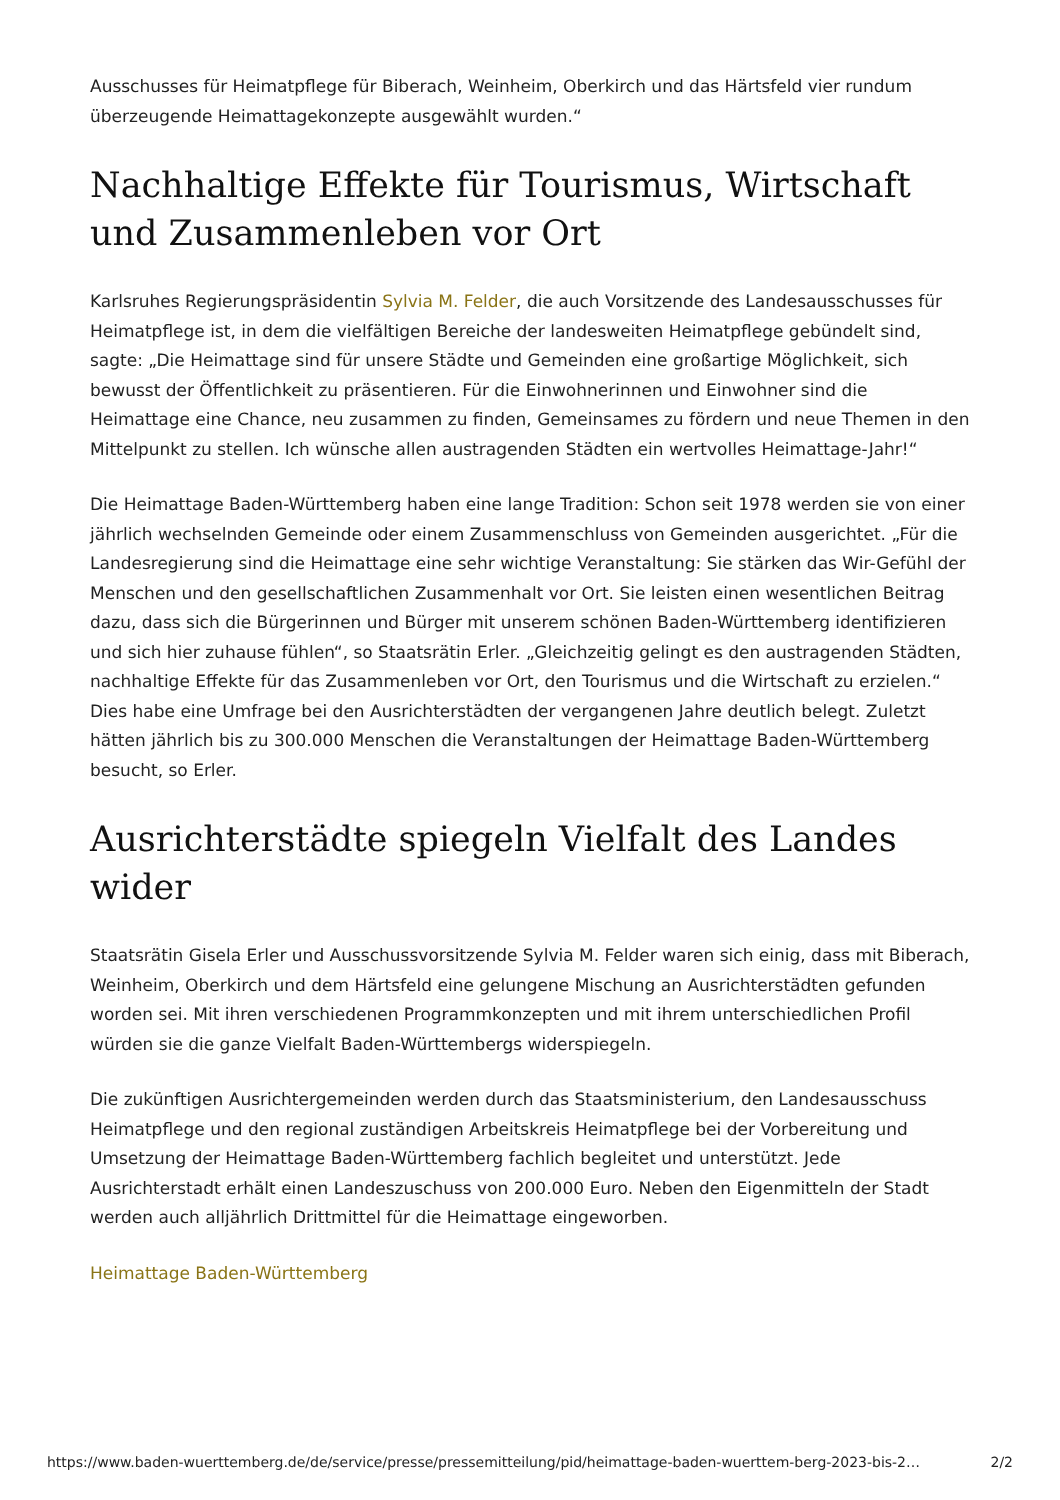Ausschusses für Heimatpflege für Biberach, Weinheim, Oberkirch und das Härtsfeld vier rundum überzeugende Heimattagekonzepte ausgewählt wurden.“
Nachhaltige Effekte für Tourismus, Wirtschaft und Zusammenleben vor Ort
Karlsruhes Regierungspräsidentin Sylvia M. Felder, die auch Vorsitzende des Landesausschusses für Heimatpflege ist, in dem die vielfältigen Bereiche der landesweiten Heimatpflege gebündelt sind, sagte: „Die Heimattage sind für unsere Städte und Gemeinden eine großartige Möglichkeit, sich bewusst der Öffentlichkeit zu präsentieren. Für die Einwohnerinnen und Einwohner sind die Heimattage eine Chance, neu zusammen zu finden, Gemeinsames zu fördern und neue Themen in den Mittelpunkt zu stellen. Ich wünsche allen austragenden Städten ein wertvolles Heimattage-Jahr!“
Die Heimattage Baden-Württemberg haben eine lange Tradition: Schon seit 1978 werden sie von einer jährlich wechselnden Gemeinde oder einem Zusammenschluss von Gemeinden ausgerichtet. „Für die Landesregierung sind die Heimattage eine sehr wichtige Veranstaltung: Sie stärken das Wir-Gefühl der Menschen und den gesellschaftlichen Zusammenhalt vor Ort. Sie leisten einen wesentlichen Beitrag dazu, dass sich die Bürgerinnen und Bürger mit unserem schönen Baden-Württemberg identifizieren und sich hier zuhause fühlen“, so Staatsrätin Erler. „Gleichzeitig gelingt es den austragenden Städten, nachhaltige Effekte für das Zusammenleben vor Ort, den Tourismus und die Wirtschaft zu erzielen.“ Dies habe eine Umfrage bei den Ausrichterstädten der vergangenen Jahre deutlich belegt. Zuletzt hätten jährlich bis zu 300.000 Menschen die Veranstaltungen der Heimattage Baden-Württemberg besucht, so Erler.
Ausrichterstädte spiegeln Vielfalt des Landes wider
Staatsrätin Gisela Erler und Ausschussvorsitzende Sylvia M. Felder waren sich einig, dass mit Biberach, Weinheim, Oberkirch und dem Härtsfeld eine gelungene Mischung an Ausrichterstädten gefunden worden sei. Mit ihren verschiedenen Programmkonzepten und mit ihrem unterschiedlichen Profil würden sie die ganze Vielfalt Baden-Württembergs widerspiegeln.
Die zukünftigen Ausrichtergemeinden werden durch das Staatsministerium, den Landesausschuss Heimatpflege und den regional zuständigen Arbeitskreis Heimatpflege bei der Vorbereitung und Umsetzung der Heimattage Baden-Württemberg fachlich begleitet und unterstützt. Jede Ausrichterstadt erhält einen Landeszuschuss von 200.000 Euro. Neben den Eigenmitteln der Stadt werden auch alljährlich Drittmittel für die Heimattage eingeworben.
Heimattage Baden-Württemberg
https://www.baden-wuerttemberg.de/de/service/presse/pressemitteilung/pid/heimattage-baden-wuerttem-berg-2023-bis-2… 2/2